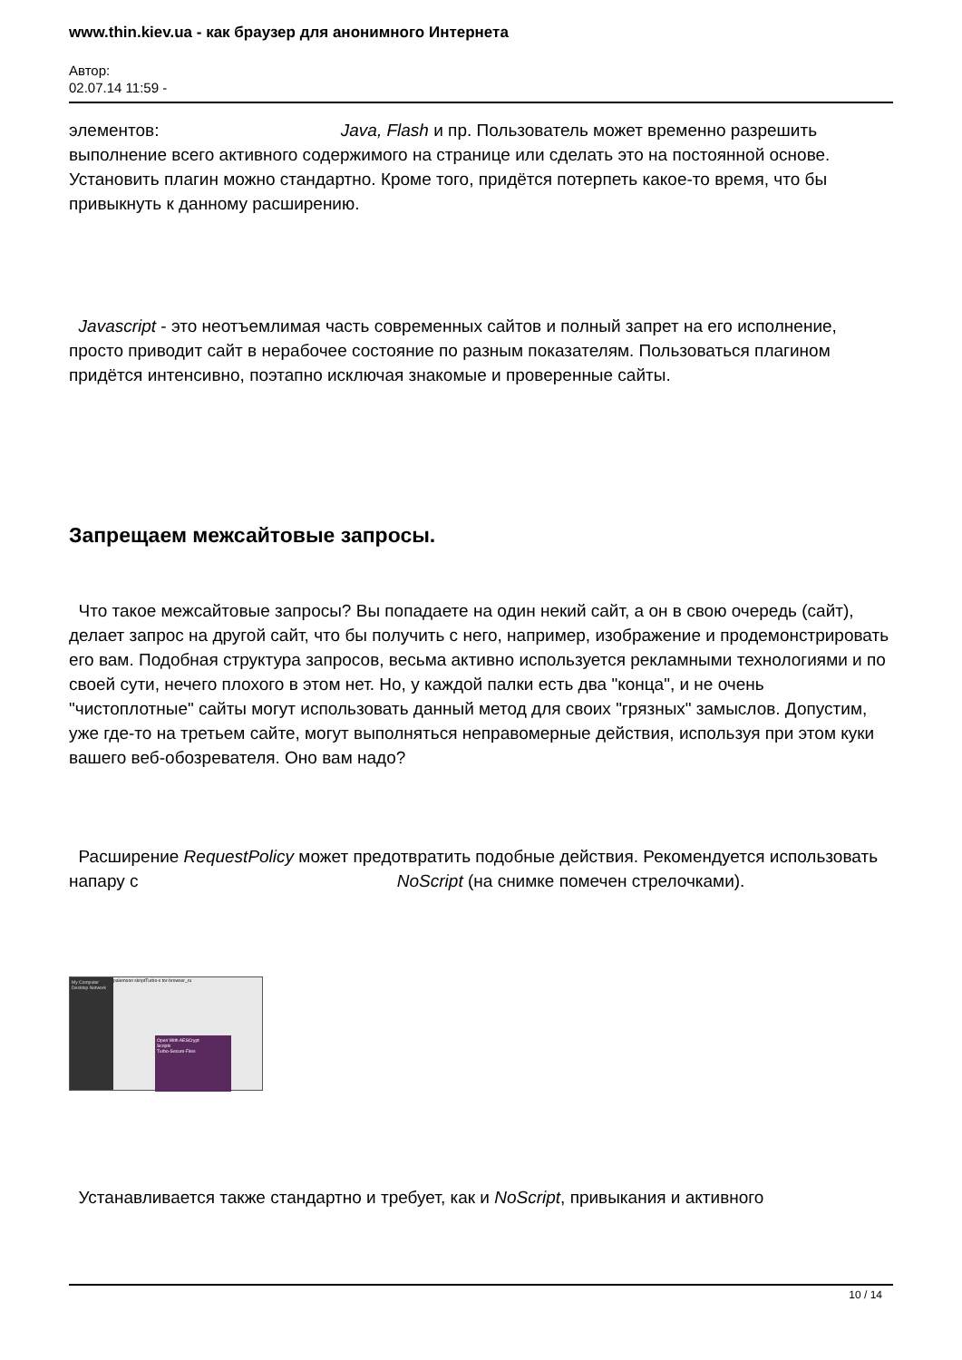www.thin.kiev.ua - как браузер для анонимного Интернета
Автор:
02.07.14 11:59 -
элементов: Java, Flash и пр. Пользователь может временно разрешить выполнение всего активного содержимого на странице или сделать это на постоянной основе. Установить плагин можно стандартно. Кроме того, придётся потерпеть какое-то время, что бы привыкнуть к данному расширению.
Javascript - это неотъемлимая часть современных сайтов и полный запрет на его исполнение, просто приводит сайт в нерабочее состояние по разным показателям. Пользоваться плагином придётся интенсивно, поэтапно исключая знакомые и проверенные сайты.
Запрещаем межсайтовые запросы.
Что такое межсайтовые запросы? Вы попадаете на один некий сайт, а он в свою очередь (сайт), делает запрос на другой сайт, что бы получить с него, например, изображение и продемонстрировать его вам. Подобная структура запросов, весьма активно используется рекламными технологиями и по своей сути, нечего плохого в этом нет. Но, у каждой палки есть два "конца", и не очень "чистоплотные" сайты могут использовать данный метод для своих "грязных" замыслов. Допустим, уже где-то на третьем сайте, могут выполняться неправомерные действия, используя при этом куки вашего веб-обозревателя. Оно вам надо?
Расширение RequestPolicy может предотвратить подобные действия. Рекомендуется использовать напару с NoScript (на снимке помечен стрелочками).
My Computer Desktop Network
palemoon skriptTurbo-s tor-browser_ru
Open With AESCrypt
Scripts
Turbo-Secure-Files
Устанавливается также стандартно и требует, как и NoScript, привыкания и активного
10 / 14